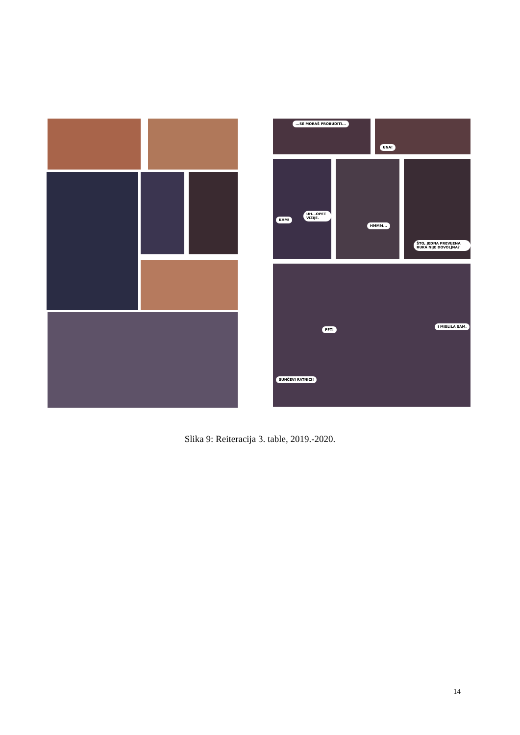...SE MORAŠ PROBUDITI...
UNA!
KHM!
UH...OPET VIZIJE.
HMMM...
ŠTO, JEDNA PREVIJENA RUKA NIJE DOVOLJNA?
PFT!
I MISLILA SAM.
SUNČEVI RATNICI!
Slika 9: Reiteracija 3. table, 2019.-2020.
14